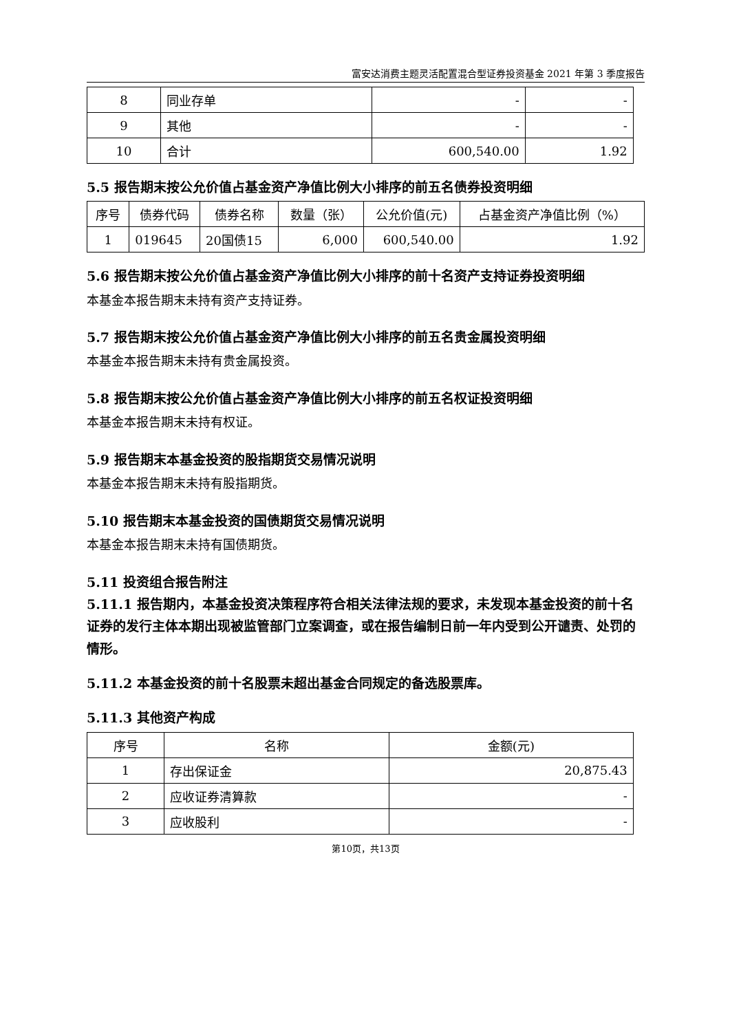富安达消费主题灵活配置混合型证券投资基金 2021 年第 3 季度报告
| 8 | 同业存单 | - | - |
| 9 | 其他 | - | - |
| 10 | 合计 | 600,540.00 | 1.92 |
5.5 报告期末按公允价值占基金资产净值比例大小排序的前五名债券投资明细
| 序号 | 债券代码 | 债券名称 | 数量（张） | 公允价值(元) | 占基金资产净值比例（%） |
| --- | --- | --- | --- | --- | --- |
| 1 | 019645 | 20国债15 | 6,000 | 600,540.00 | 1.92 |
5.6 报告期末按公允价值占基金资产净值比例大小排序的前十名资产支持证券投资明细
本基金本报告期末未持有资产支持证券。
5.7 报告期末按公允价值占基金资产净值比例大小排序的前五名贵金属投资明细
本基金本报告期末未持有贵金属投资。
5.8 报告期末按公允价值占基金资产净值比例大小排序的前五名权证投资明细
本基金本报告期末未持有权证。
5.9 报告期末本基金投资的股指期货交易情况说明
本基金本报告期末未持有股指期货。
5.10 报告期末本基金投资的国债期货交易情况说明
本基金本报告期末未持有国债期货。
5.11 投资组合报告附注
5.11.1 报告期内，本基金投资决策程序符合相关法律法规的要求，未发现本基金投资的前十名证券的发行主体本期出现被监管部门立案调查，或在报告编制日前一年内受到公开谴责、处罚的情形。
5.11.2 本基金投资的前十名股票未超出基金合同规定的备选股票库。
5.11.3 其他资产构成
| 序号 | 名称 | 金额(元) |
| --- | --- | --- |
| 1 | 存出保证金 | 20,875.43 |
| 2 | 应收证券清算款 | - |
| 3 | 应收股利 | - |
第10页，共13页